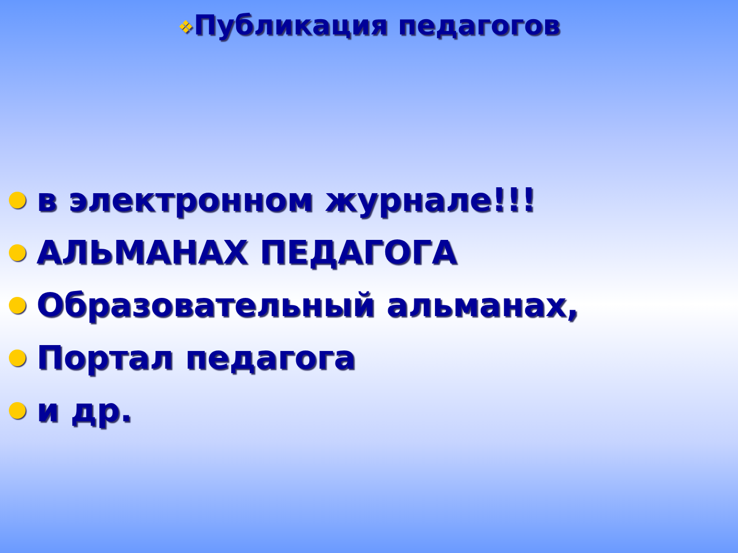❖Публикация педагогов
в электронном журнале!!!
АЛЬМАНАХ ПЕДАГОГА
Образовательный альманах,
Портал педагога
и др.